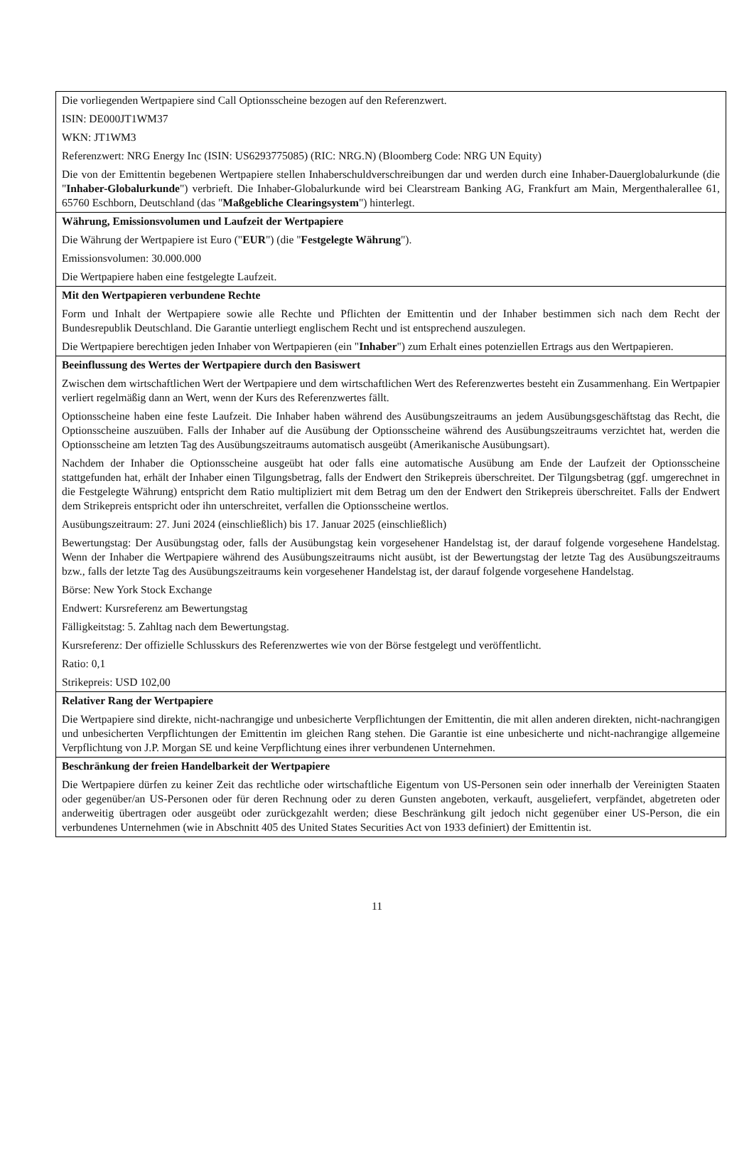Die vorliegenden Wertpapiere sind Call Optionsscheine bezogen auf den Referenzwert.
ISIN: DE000JT1WM37
WKN: JT1WM3
Referenzwert: NRG Energy Inc (ISIN: US6293775085) (RIC: NRG.N) (Bloomberg Code: NRG UN Equity)
Die von der Emittentin begebenen Wertpapiere stellen Inhaberschuldverschreibungen dar und werden durch eine Inhaber-Dauerglobalurkunde (die "Inhaber-Globalurkunde") verbrieft. Die Inhaber-Globalurkunde wird bei Clearstream Banking AG, Frankfurt am Main, Mergenthalerallee 61, 65760 Eschborn, Deutschland (das "Maßgebliche Clearingsystem") hinterlegt.
Währung, Emissionsvolumen und Laufzeit der Wertpapiere
Die Währung der Wertpapiere ist Euro ("EUR") (die "Festgelegte Währung").
Emissionsvolumen: 30.000.000
Die Wertpapiere haben eine festgelegte Laufzeit.
Mit den Wertpapieren verbundene Rechte
Form und Inhalt der Wertpapiere sowie alle Rechte und Pflichten der Emittentin und der Inhaber bestimmen sich nach dem Recht der Bundesrepublik Deutschland. Die Garantie unterliegt englischem Recht und ist entsprechend auszulegen.
Die Wertpapiere berechtigen jeden Inhaber von Wertpapieren (ein "Inhaber") zum Erhalt eines potenziellen Ertrags aus den Wertpapieren.
Beeinflussung des Wertes der Wertpapiere durch den Basiswert
Zwischen dem wirtschaftlichen Wert der Wertpapiere und dem wirtschaftlichen Wert des Referenzwertes besteht ein Zusammenhang. Ein Wertpapier verliert regelmäßig dann an Wert, wenn der Kurs des Referenzwertes fällt.
Optionsscheine haben eine feste Laufzeit. Die Inhaber haben während des Ausübungszeitraums an jedem Ausübungsgeschäftstag das Recht, die Optionsscheine auszuüben. Falls der Inhaber auf die Ausübung der Optionsscheine während des Ausübungszeitraums verzichtet hat, werden die Optionsscheine am letzten Tag des Ausübungszeitraums automatisch ausgeübt (Amerikanische Ausübungsart).
Nachdem der Inhaber die Optionsscheine ausgeübt hat oder falls eine automatische Ausübung am Ende der Laufzeit der Optionsscheine stattgefunden hat, erhält der Inhaber einen Tilgungsbetrag, falls der Endwert den Strikepreis überschreitet. Der Tilgungsbetrag (ggf. umgerechnet in die Festgelegte Währung) entspricht dem Ratio multipliziert mit dem Betrag um den der Endwert den Strikepreis überschreitet. Falls der Endwert dem Strikepreis entspricht oder ihn unterschreitet, verfallen die Optionsscheine wertlos.
Ausübungszeitraum: 27. Juni 2024 (einschließlich) bis 17. Januar 2025 (einschließlich)
Bewertungstag: Der Ausübungstag oder, falls der Ausübungstag kein vorgesehener Handelstag ist, der darauf folgende vorgesehene Handelstag. Wenn der Inhaber die Wertpapiere während des Ausübungszeitraums nicht ausübt, ist der Bewertungstag der letzte Tag des Ausübungszeitraums bzw., falls der letzte Tag des Ausübungszeitraums kein vorgesehener Handelstag ist, der darauf folgende vorgesehene Handelstag.
Börse: New York Stock Exchange
Endwert: Kursreferenz am Bewertungstag
Fälligkeitstag: 5. Zahltag nach dem Bewertungstag.
Kursreferenz: Der offizielle Schlusskurs des Referenzwertes wie von der Börse festgelegt und veröffentlicht.
Ratio: 0,1
Strikepreis: USD 102,00
Relativer Rang der Wertpapiere
Die Wertpapiere sind direkte, nicht-nachrangige und unbesicherte Verpflichtungen der Emittentin, die mit allen anderen direkten, nicht-nachrangigen und unbesicherten Verpflichtungen der Emittentin im gleichen Rang stehen. Die Garantie ist eine unbesicherte und nicht-nachrangige allgemeine Verpflichtung von J.P. Morgan SE und keine Verpflichtung eines ihrer verbundenen Unternehmen.
Beschränkung der freien Handelbarkeit der Wertpapiere
Die Wertpapiere dürfen zu keiner Zeit das rechtliche oder wirtschaftliche Eigentum von US-Personen sein oder innerhalb der Vereinigten Staaten oder gegenüber/an US-Personen oder für deren Rechnung oder zu deren Gunsten angeboten, verkauft, ausgeliefert, verpfändet, abgetreten oder anderweitig übertragen oder ausgeübt oder zurückgezahlt werden; diese Beschränkung gilt jedoch nicht gegenüber einer US-Person, die ein verbundenes Unternehmen (wie in Abschnitt 405 des United States Securities Act von 1933 definiert) der Emittentin ist.
11